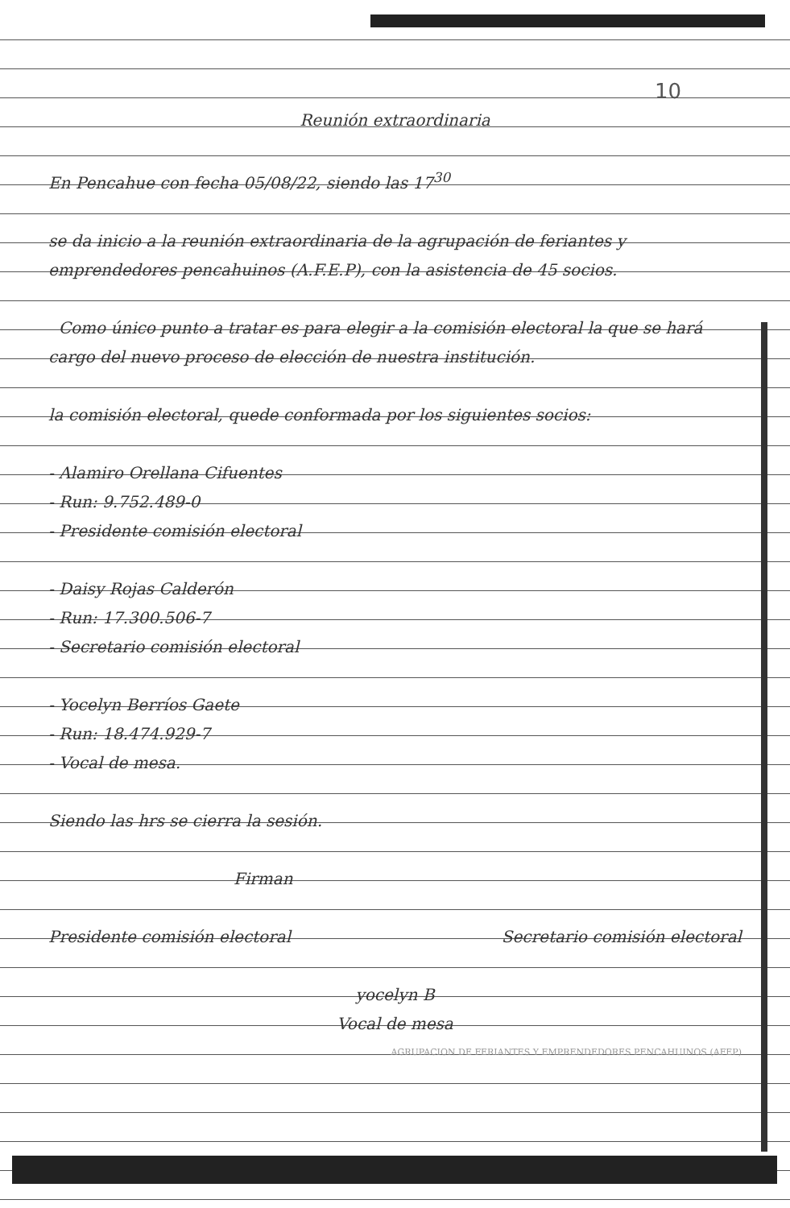10
Reunión extraordinaria
En Pencahue con fecha 05/08/22, siendo las 17<sup>30</sup>
se da inicio a la reunión extraordinaria de la agrupación de feriantes y emprendedores pencahuinos (A.F.E.P), con la asistencia de 45 socios.
Como único punto a tratar es para elegir a la comisión electoral la que se hará cargo del nuevo proceso de elección de nuestra institución.
la comisión electoral, quede conformada por los siguientes socios:
- Alamiro Orellana Cifuentes
- Run: 9.752.489-0
- Presidente comisión electoral
- Daisy Rojas Calderón
- Run: 17.300.506-7
- Secretario comisión electoral
- Yocelyn Berríos Gaete
- Run: 18.474.929-7
- Vocal de mesa.
Siendo las hrs se cierra la sesión.
Firman
Presidente comisión electoral Secretario comisión electoral
yocelyn B
Vocal de mesa
AGRUPACION DE FERIANTES Y EMPRENDEDORES PENCAHUINOS (AFEP)